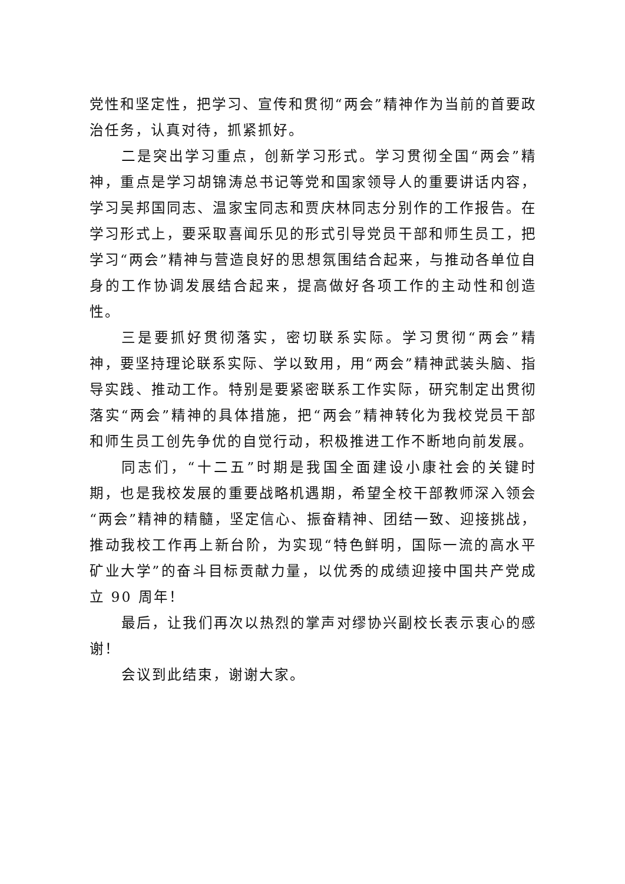党性和坚定性，把学习、宣传和贯彻“两会”精神作为当前的首要政治任务，认真对待，抓紧抓好。
二是突出学习重点，创新学习形式。学习贯彻全国“两会”精神，重点是学习胡锦涛总书记等党和国家领导人的重要讲话内容，学习吴邦国同志、温家宝同志和贾庆林同志分别作的工作报告。在学习形式上，要采取喜闻乐见的形式引导党员干部和师生员工，把学习“两会”精神与营造良好的思想氛围结合起来，与推动各单位自身的工作协调发展结合起来，提高做好各项工作的主动性和创造性。
三是要抓好贯彻落实，密切联系实际。学习贯彻“两会”精神，要坚持理论联系实际、学以致用，用“两会”精神武装头脑、指导实践、推动工作。特别是要紧密联系工作实际，研究制定出贯彻落实“两会”精神的具体措施，把“两会”精神转化为我校党员干部和师生员工创先争优的自觉行动，积极推进工作不断地向前发展。
同志们，“十二五”时期是我国全面建设小康社会的关键时期，也是我校发展的重要战略机遇期，希望全校干部教师深入领会“两会”精神的精髓，坚定信心、振奋精神、团结一致、迎接挑战，推动我校工作再上新台阶，为实现“特色鲜明，国际一流的高水平矿业大学”的奋斗目标贡献力量，以优秀的成绩迎接中国共产党成立 90 周年！
最后，让我们再次以热烈的掌声对缪协兴副校长表示衷心的感谢！
会议到此结束，谢谢大家。